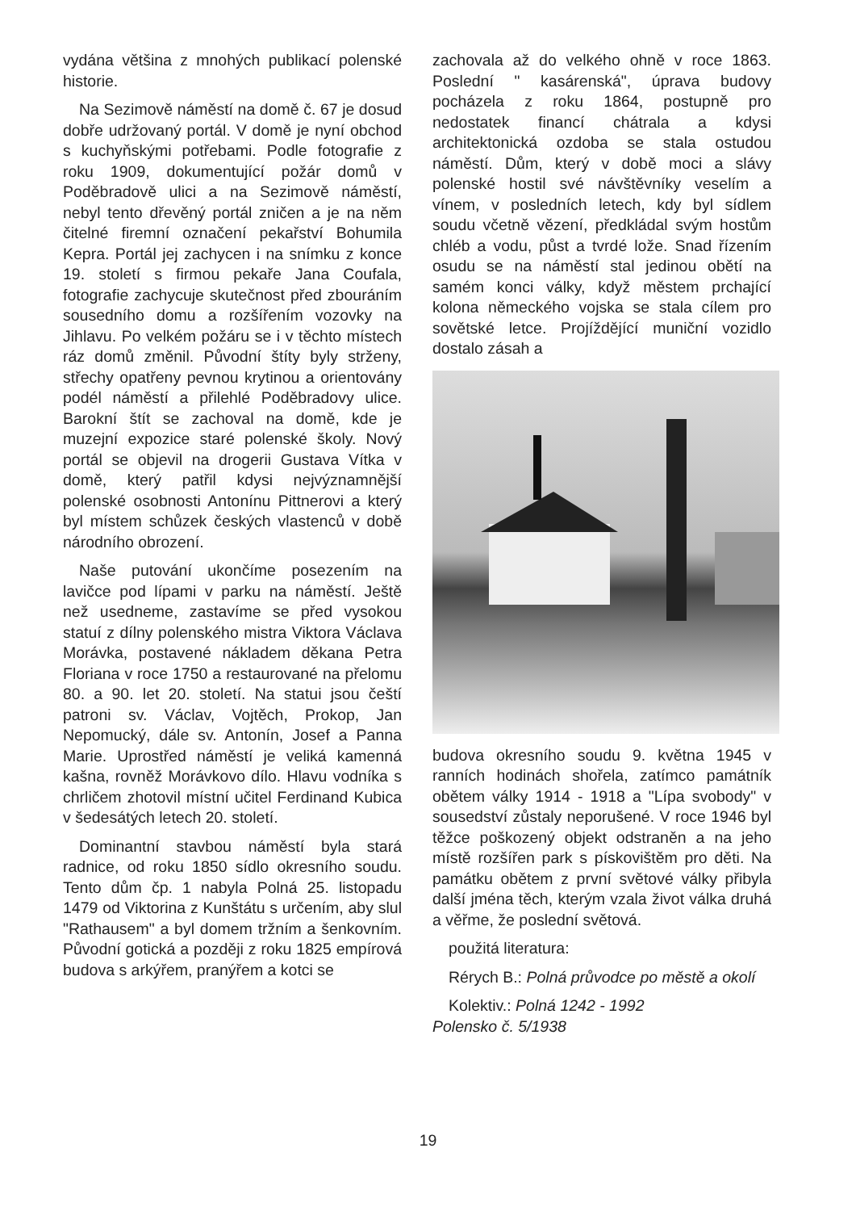vydána většina z mnohých publikací polenské historie.
Na Sezimově náměstí na domě č. 67 je dosud dobře udržovaný portál. V domě je nyní obchod s kuchyňskými potřebami. Podle fotografie z roku 1909, dokumentující požár domů v Poděbradově ulici a na Sezimově náměstí, nebyl tento dřevěný portál zničen a je na něm čitelné firemní označení pekařství Bohumila Kepra. Portál jej zachycen i na snímku z konce 19. století s firmou pekaře Jana Coufala, fotografie zachycuje skutečnost před zbouráním sousedního domu a rozšířením vozovky na Jihlavu. Po velkém požáru se i v těchto místech ráz domů změnil. Původní štíty byly strženy, střechy opatřeny pevnou krytinou a orientovány podél náměstí a přilehlé Poděbradovy ulice. Barokní štít se zachoval na domě, kde je muzejní expozice staré polenské školy. Nový portál se objevil na drogerii Gustava Vítka v domě, který patřil kdysi nejvýznamnější polenské osobnosti Antonínu Pittnerovi a který byl místem schůzek českých vlastenců v době národního obrození.
Naše putování ukončíme posezením na lavičce pod lípami v parku na náměstí. Ještě než usedneme, zastavíme se před vysokou statuí z dílny polenského mistra Viktora Václava Morávka, postavené nákladem děkana Petra Floriana v roce 1750 a restaurované na přelomu 80. a 90. let 20. století. Na statui jsou čeští patroni sv. Václav, Vojtěch, Prokop, Jan Nepomucký, dále sv. Antonín, Josef a Panna Marie. Uprostřed náměstí je veliká kamenná kašna, rovněž Morávkovo dílo. Hlavu vodníka s chrličem zhotovil místní učitel Ferdinand Kubica v šedesátých letech 20. století.
Dominantní stavbou náměstí byla stará radnice, od roku 1850 sídlo okresního soudu. Tento dům čp. 1 nabyla Polná 25. listopadu 1479 od Viktorina z Kunštátu s určením, aby slul "Rathausem" a byl domem tržním a šenkovním. Původní gotická a později z roku 1825 empírová budova s arkýřem, pranýřem a kotci se
zachovala až do velkého ohně v roce 1863. Poslední " kasárenská", úprava budovy pocházela z roku 1864, postupně pro nedostatek financí chátrala a kdysi architektonická ozdoba se stala ostudou náměstí. Dům, který v době moci a slávy polenské hostil své návštěvníky veselím a vínem, v posledních letech, kdy byl sídlem soudu včetně vězení, předkládal svým hostům chléb a vodu, půst a tvrdé lože. Snad řízením osudu se na náměstí stal jedinou obětí na samém konci války, když městem prchající kolona německého vojska se stala cílem pro sovětské letce. Projíždějící muniční vozidlo dostalo zásah a
budova okresního soudu 9. května 1945 v ranních hodinách shořela, zatímco památník obětem války 1914 - 1918 a "Lípa svobody" v sousedství zůstaly neporušené. V roce 1946 byl těžce poškozený objekt odstraněn a na jeho místě rozšířen park s pískovištěm pro děti. Na památku obětem z první světové války přibyla další jména těch, kterým vzala život válka druhá a věřme, že poslední světová.
použitá literatura:
Rérych B.: Polná průvodce po městě a okolí
Kolektiv.: Polná 1242 - 1992
Polensko č. 5/1938
19